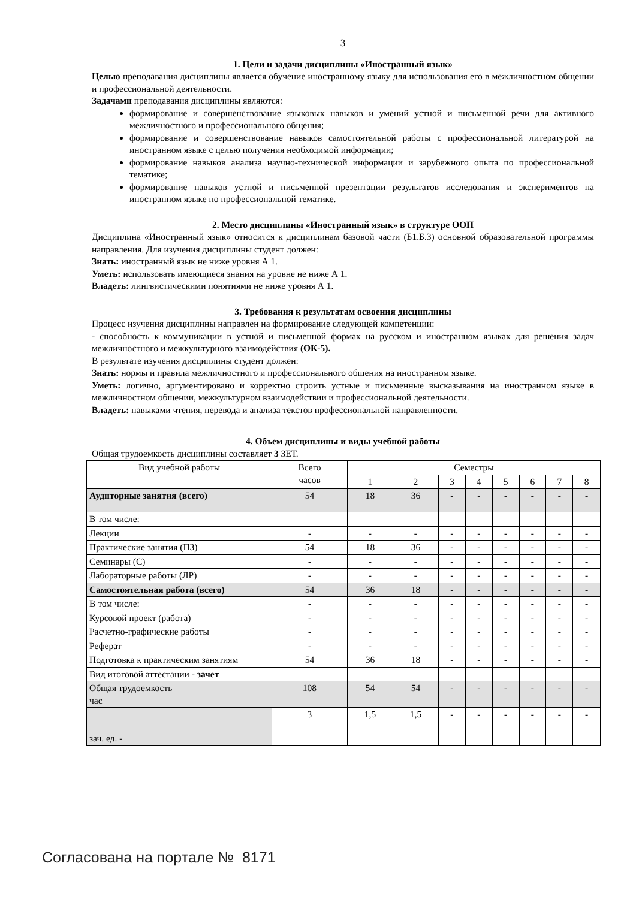3
1. Цели и задачи дисциплины «Иностранный язык»
Целью преподавания дисциплины является обучение иностранному языку для использования его в межличностном общении и профессиональной деятельности.
Задачами преподавания дисциплины являются:
формирование и совершенствование языковых навыков и умений устной и письменной речи для активного межличностного и профессионального общения;
формирование и совершенствование навыков самостоятельной работы с профессиональной литературой на иностранном языке с целью получения необходимой информации;
формирование навыков анализа научно-технической информации и зарубежного опыта по профессиональной тематике;
формирование навыков устной и письменной презентации результатов исследования и экспериментов на иностранном языке по профессиональной тематике.
2. Место дисциплины «Иностранный язык» в структуре ООП
Дисциплина «Иностранный язык» относится к дисциплинам базовой части (Б1.Б.3) основной образовательной программы направления. Для изучения дисциплины студент должен:
Знать: иностранный язык не ниже уровня А 1.
Уметь: использовать имеющиеся знания на уровне не ниже А 1.
Владеть: лингвистическими понятиями не ниже уровня А 1.
3. Требования к результатам освоения дисциплины
Процесс изучения дисциплины направлен на формирование следующей компетенции:
- способность к коммуникации в устной и письменной формах на русском и иностранном языках для решения задач межличностного и межкультурного взаимодействия (ОК-5).
В результате изучения дисциплины студент должен:
Знать: нормы и правила межличностного и профессионального общения на иностранном языке.
Уметь: логично, аргументировано и корректно строить устные и письменные высказывания на иностранном языке в межличностном общении, межкультурном взаимодействии и профессиональной деятельности.
Владеть: навыками чтения, перевода и анализа текстов профессиональной направленности.
4. Объем дисциплины и виды учебной работы
Общая трудоемкость дисциплины составляет 3 ЗЕТ.
| Вид учебной работы | Всего часов | Семестры | | | | | | | |
| --- | --- | --- | --- | --- | --- | --- | --- | --- | --- |
| | | 1 | 2 | 3 | 4 | 5 | 6 | 7 | 8 |
| Аудиторные занятия (всего) | 54 | 18 | 36 | - | - | - | - | - | - |
| В том числе: | | | | | | | | | |
| Лекции | - | - | - | - | - | - | - | - | - |
| Практические занятия (ПЗ) | 54 | 18 | 36 | - | - | - | - | - | - |
| Семинары (С) | - | - | - | - | - | - | - | - | - |
| Лабораторные работы (ЛР) | - | - | - | - | - | - | - | - | - |
| Самостоятельная работа (всего) | 54 | 36 | 18 | - | - | - | - | - | - |
| В том числе: | - | - | - | - | - | - | - | - | - |
| Курсовой проект (работа) | - | - | - | - | - | - | - | - | - |
| Расчетно-графические работы | - | - | - | - | - | - | - | - | - |
| Реферат | - | - | - | - | - | - | - | - | - |
| Подготовка к практическим занятиям | 54 | 36 | 18 | - | - | - | - | - | - |
| Вид итоговой аттестации - зачет | | | | | | | | | |
| Общая трудоемкость час | 108 | 54 | 54 | - | - | - | - | - | - |
| зач. ед. - | 3 | 1,5 | 1,5 | - | - | - | - | - | - |
Согласована на портале № 8171